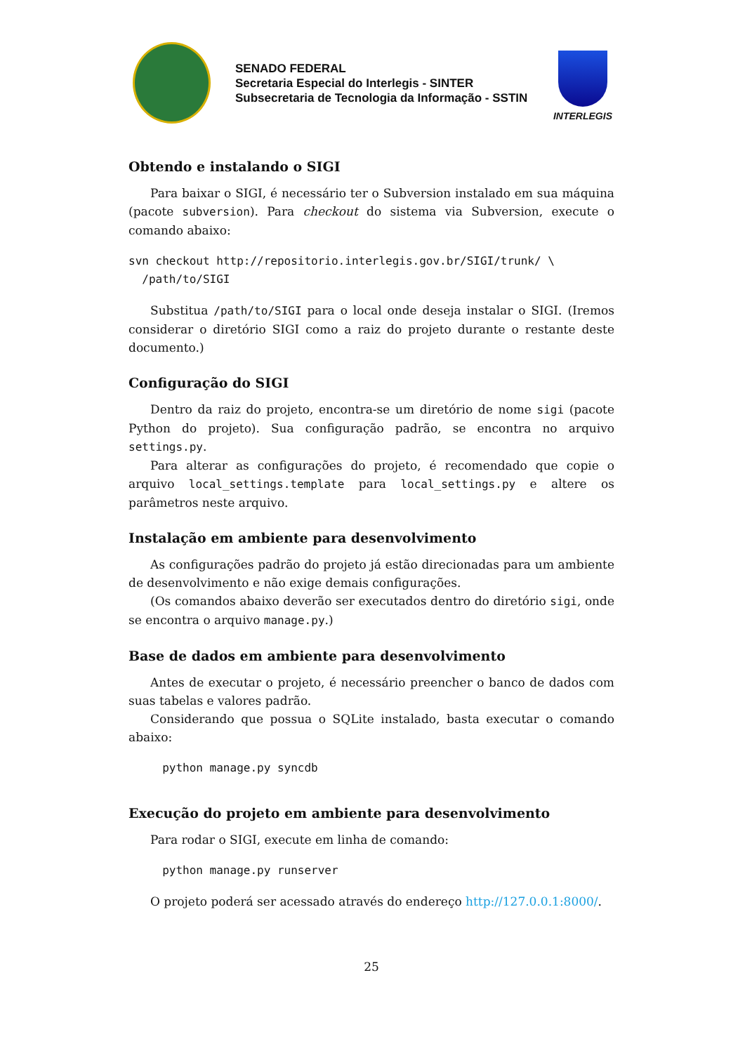SENADO FEDERAL
Secretaria Especial do Interlegis - SINTER
Subsecretaria de Tecnologia da Informação - SSTIN
INTERLEGIS
Obtendo e instalando o SIGI
Para baixar o SIGI, é necessário ter o Subversion instalado em sua máquina (pacote subversion). Para checkout do sistema via Subversion, execute o comando abaixo:
svn checkout http://repositorio.interlegis.gov.br/SIGI/trunk/ \
  /path/to/SIGI
Substitua /path/to/SIGI para o local onde deseja instalar o SIGI. (Iremos considerar o diretório SIGI como a raiz do projeto durante o restante deste documento.)
Configuração do SIGI
Dentro da raiz do projeto, encontra-se um diretório de nome sigi (pacote Python do projeto). Sua configuração padrão, se encontra no arquivo settings.py.
Para alterar as configurações do projeto, é recomendado que copie o arquivo local_settings.template para local_settings.py e altere os parâmetros neste arquivo.
Instalação em ambiente para desenvolvimento
As configurações padrão do projeto já estão direcionadas para um ambiente de desenvolvimento e não exige demais configurações.
(Os comandos abaixo deverão ser executados dentro do diretório sigi, onde se encontra o arquivo manage.py.)
Base de dados em ambiente para desenvolvimento
Antes de executar o projeto, é necessário preencher o banco de dados com suas tabelas e valores padrão.
Considerando que possua o SQLite instalado, basta executar o comando abaixo:
     python manage.py syncdb
Execução do projeto em ambiente para desenvolvimento
Para rodar o SIGI, execute em linha de comando:
     python manage.py runserver
O projeto poderá ser acessado através do endereço http://127.0.0.1:8000/.
25